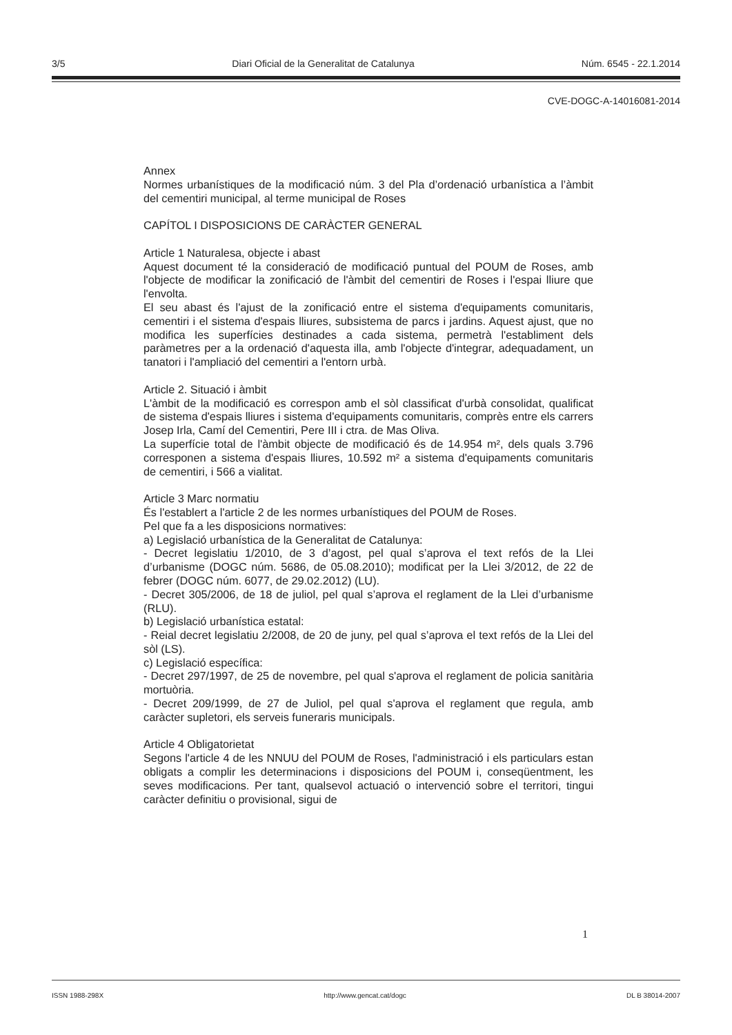3/5 Diari Oficial de la Generalitat de Catalunya Núm. 6545 - 22.1.2014
CVE-DOGC-A-14016081-2014
Annex
Normes urbanístiques de la modificació núm. 3 del Pla d’ordenació urbanística a l’àmbit del cementiri municipal, al terme municipal de Roses
CAPÍTOL I DISPOSICIONS DE CARÀCTER GENERAL
Article 1 Naturalesa, objecte i abast
Aquest document té la consideració de modificació puntual del POUM de Roses, amb l'objecte de modificar la zonificació de l'àmbit del cementiri de Roses i l'espai lliure que l'envolta.
El seu abast és l'ajust de la zonificació entre el sistema d'equipaments comunitaris, cementiri i el sistema d'espais lliures, subsistema de parcs i jardins. Aquest ajust, que no modifica les superfícies destinades a cada sistema, permetrà l'establiment dels paràmetres per a la ordenació d'aquesta illa, amb l'objecte d'integrar, adequadament, un tanatori i l'ampliació del cementiri a l'entorn urbà.
Article 2. Situació i àmbit
L'àmbit de la modificació es correspon amb el sòl classificat d'urbà consolidat, qualificat de sistema d'espais lliures i sistema d'equipaments comunitaris, comprès entre els carrers Josep Irla, Camí del Cementiri, Pere III i ctra. de Mas Oliva.
La superfície total de l'àmbit objecte de modificació és de 14.954 m², dels quals 3.796 corresponen a sistema d'espais lliures, 10.592 m² a sistema d'equipaments comunitaris de cementiri, i 566 a vialitat.
Article 3 Marc normatiu
És l'establert a l'article 2 de les normes urbanístiques del POUM de Roses.
Pel que fa a les disposicions normatives:
a) Legislació urbanística de la Generalitat de Catalunya:
- Decret legislatiu 1/2010, de 3 d’agost, pel qual s’aprova el text refós de la Llei d’urbanisme (DOGC núm. 5686, de 05.08.2010); modificat per la Llei 3/2012, de 22 de febrer (DOGC núm. 6077, de 29.02.2012) (LU).
- Decret 305/2006, de 18 de juliol, pel qual s’aprova el reglament de la Llei d’urbanisme (RLU).
b) Legislació urbanística estatal:
- Reial decret legislatiu 2/2008, de 20 de juny, pel qual s’aprova el text refós de la Llei del sòl (LS).
c) Legislació específica:
- Decret 297/1997, de 25 de novembre, pel qual s'aprova el reglament de policia sanitària mortuòria.
- Decret 209/1999, de 27 de Juliol, pel qual s'aprova el reglament que regula, amb caràcter supletori, els serveis funeraris municipals.
Article 4 Obligatorietat
Segons l'article 4 de les NNUU del POUM de Roses, l'administració i els particulars estan obligats a complir les determinacions i disposicions del POUM i, conseqüentment, les seves modificacions. Per tant, qualsevol actuació o intervenció sobre el territori, tingui caràcter definitiu o provisional, sigui de
1
ISSN 1988-298X http://www.gencat.cat/dogc DL B 38014-2007